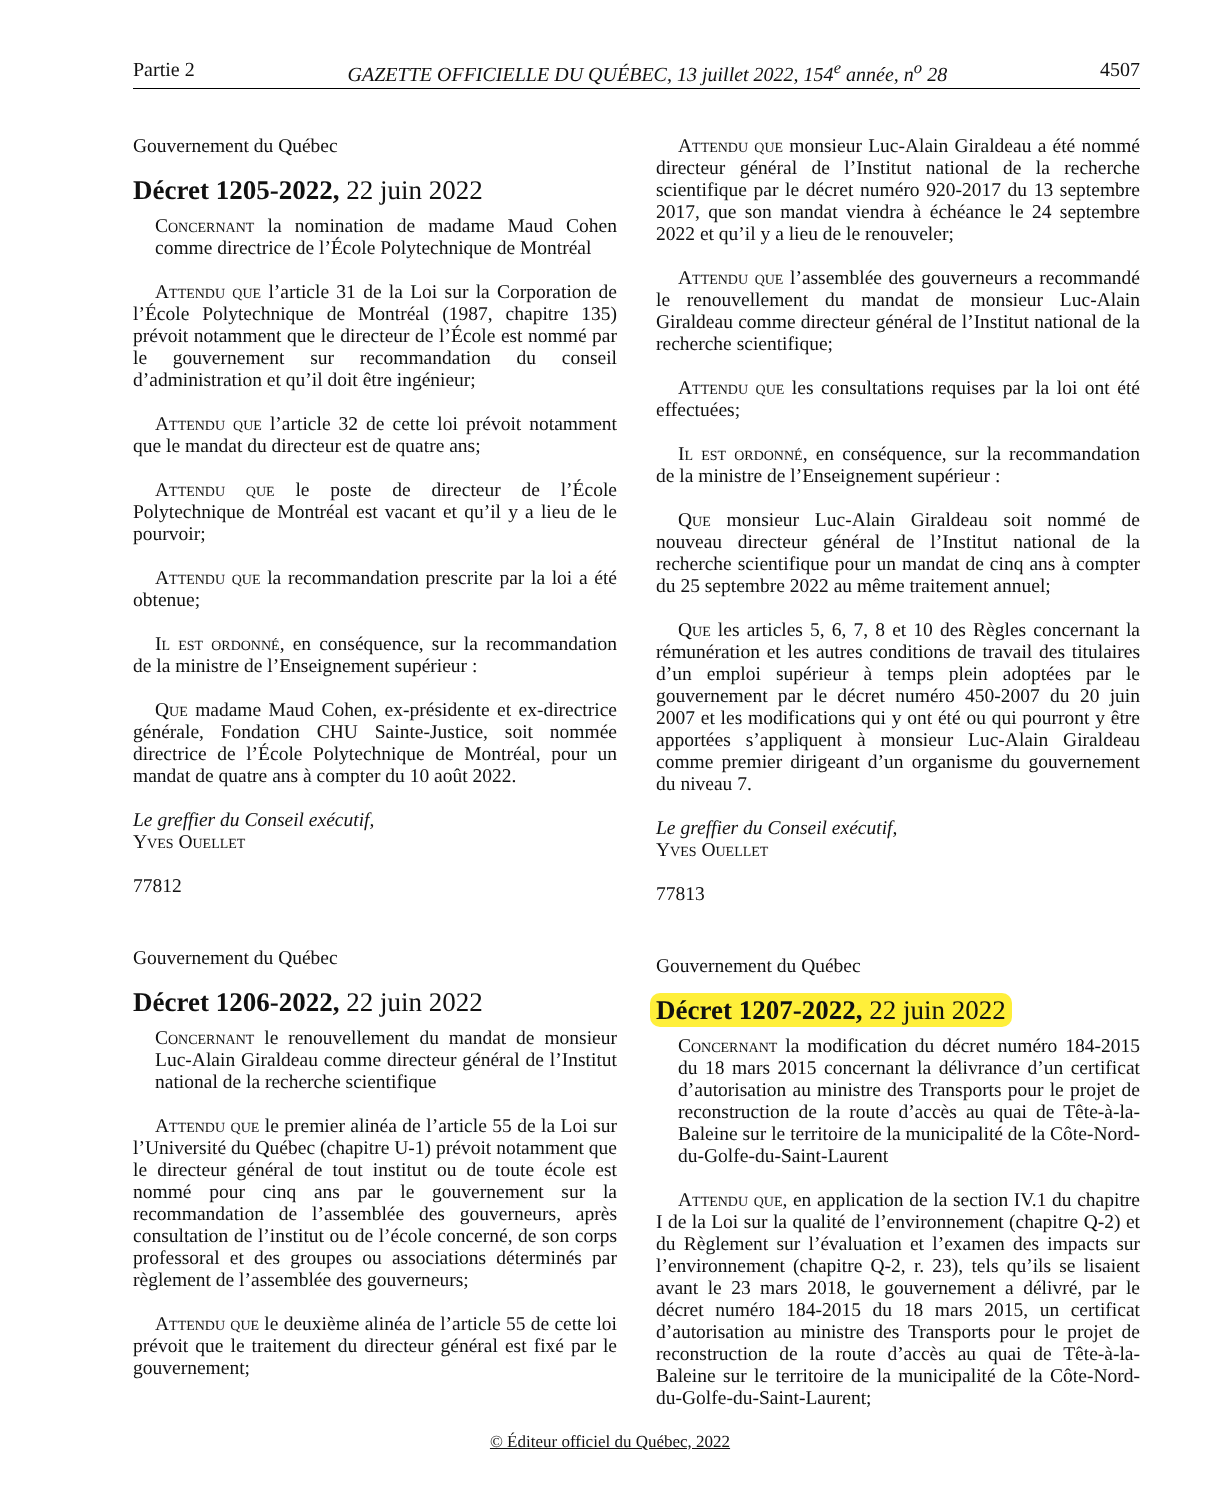Partie 2 GAZETTE OFFICIELLE DU QUÉBEC, 13 juillet 2022, 154<sup>e</sup> année, n<sup>o</sup> 28 4507
Gouvernement du Québec
Décret 1205-2022, 22 juin 2022
Concernant la nomination de madame Maud Cohen comme directrice de l’École Polytechnique de Montréal
Attendu que l’article 31 de la Loi sur la Corporation de l’École Polytechnique de Montréal (1987, chapitre 135) prévoit notamment que le directeur de l’École est nommé par le gouvernement sur recommandation du conseil d’administration et qu’il doit être ingénieur;
Attendu que l’article 32 de cette loi prévoit notamment que le mandat du directeur est de quatre ans;
Attendu que le poste de directeur de l’École Polytechnique de Montréal est vacant et qu’il y a lieu de le pourvoir;
Attendu que la recommandation prescrite par la loi a été obtenue;
Il est ordonné, en conséquence, sur la recommandation de la ministre de l’Enseignement supérieur :
Que madame Maud Cohen, ex-présidente et ex-directrice générale, Fondation CHU Sainte-Justice, soit nommée directrice de l’École Polytechnique de Montréal, pour un mandat de quatre ans à compter du 10 août 2022.
Le greffier du Conseil exécutif,
Yves Ouellet
77812
Gouvernement du Québec
Décret 1206-2022, 22 juin 2022
Concernant le renouvellement du mandat de monsieur Luc-Alain Giraldeau comme directeur général de l’Institut national de la recherche scientifique
Attendu que le premier alinéa de l’article 55 de la Loi sur l’Université du Québec (chapitre U-1) prévoit notamment que le directeur général de tout institut ou de toute école est nommé pour cinq ans par le gouvernement sur la recommandation de l’assemblée des gouverneurs, après consultation de l’institut ou de l’école concerné, de son corps professoral et des groupes ou associations déterminés par règlement de l’assemblée des gouverneurs;
Attendu que le deuxième alinéa de l’article 55 de cette loi prévoit que le traitement du directeur général est fixé par le gouvernement;
Attendu que monsieur Luc-Alain Giraldeau a été nommé directeur général de l’Institut national de la recherche scientifique par le décret numéro 920-2017 du 13 septembre 2017, que son mandat viendra à échéance le 24 septembre 2022 et qu’il y a lieu de le renouveler;
Attendu que l’assemblée des gouverneurs a recommandé le renouvellement du mandat de monsieur Luc-Alain Giraldeau comme directeur général de l’Institut national de la recherche scientifique;
Attendu que les consultations requises par la loi ont été effectuées;
Il est ordonné, en conséquence, sur la recommandation de la ministre de l’Enseignement supérieur :
Que monsieur Luc-Alain Giraldeau soit nommé de nouveau directeur général de l’Institut national de la recherche scientifique pour un mandat de cinq ans à compter du 25 septembre 2022 au même traitement annuel;
Que les articles 5, 6, 7, 8 et 10 des Règles concernant la rémunération et les autres conditions de travail des titulaires d’un emploi supérieur à temps plein adoptées par le gouvernement par le décret numéro 450-2007 du 20 juin 2007 et les modifications qui y ont été ou qui pourront y être apportées s’appliquent à monsieur Luc-Alain Giraldeau comme premier dirigeant d’un organisme du gouvernement du niveau 7.
Le greffier du Conseil exécutif,
Yves Ouellet
77813
Gouvernement du Québec
Décret 1207-2022, 22 juin 2022
Concernant la modification du décret numéro 184-2015 du 18 mars 2015 concernant la délivrance d’un certificat d’autorisation au ministre des Transports pour le projet de reconstruction de la route d’accès au quai de Tête-à-la-Baleine sur le territoire de la municipalité de la Côte-Nord-du-Golfe-du-Saint-Laurent
Attendu que, en application de la section IV.1 du chapitre I de la Loi sur la qualité de l’environnement (chapitre Q-2) et du Règlement sur l’évaluation et l’examen des impacts sur l’environnement (chapitre Q-2, r. 23), tels qu’ils se lisaient avant le 23 mars 2018, le gouvernement a délivré, par le décret numéro 184-2015 du 18 mars 2015, un certificat d’autorisation au ministre des Transports pour le projet de reconstruction de la route d’accès au quai de Tête-à-la-Baleine sur le territoire de la municipalité de la Côte-Nord-du-Golfe-du-Saint-Laurent;
© Éditeur officiel du Québec, 2022